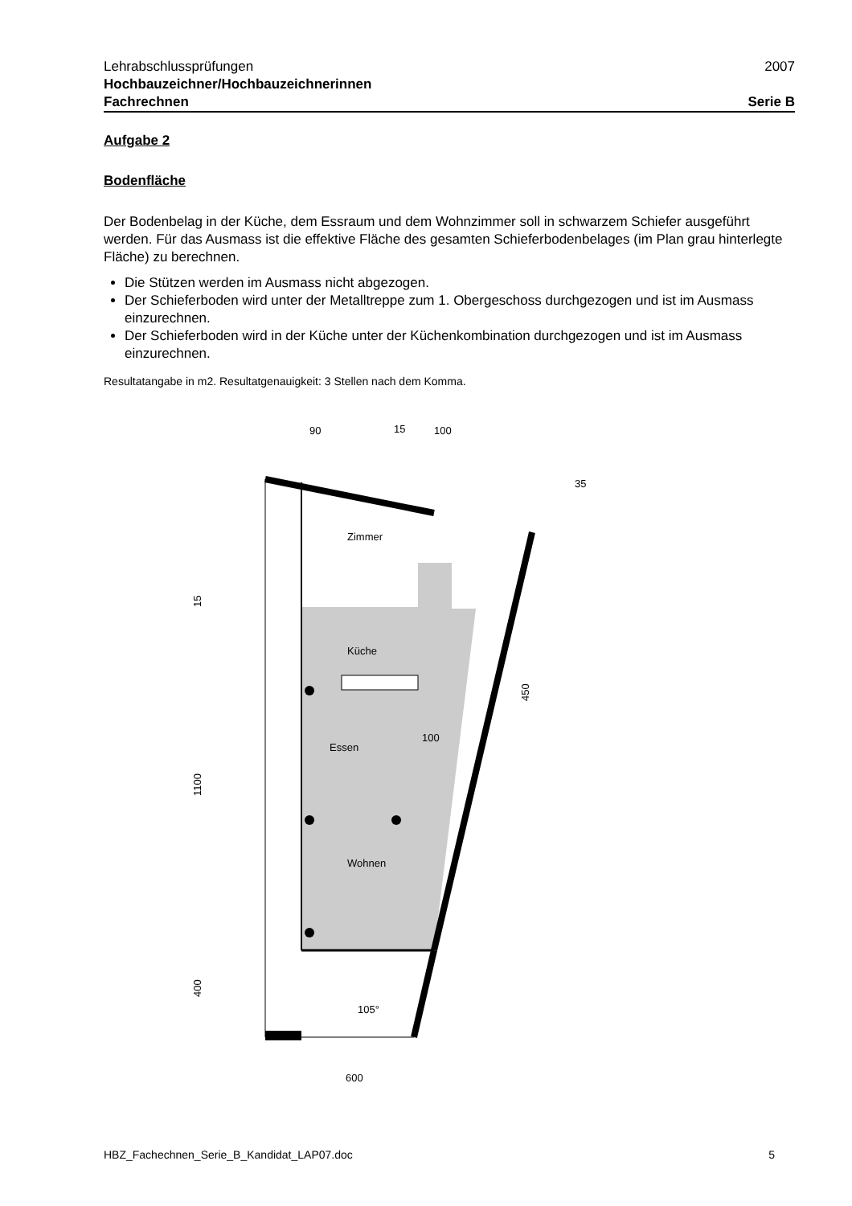Lehrabschlussprüfungen 2007
Hochbauzeichner/Hochbauzeichnerinnen
Fachrechnen Serie B
Aufgabe 2
Bodenfläche
Der Bodenbelag in der Küche, dem Essraum und dem Wohnzimmer soll in schwarzem Schiefer ausgeführt werden. Für das Ausmass ist die effektive Fläche des gesamten Schieferbodenbelages (im Plan grau hinterlegte Fläche) zu berechnen.
Die Stützen werden im Ausmass nicht abgezogen.
Der Schieferboden wird unter der Metalltreppe zum 1. Obergeschoss durchgezogen und ist im Ausmass einzurechnen.
Der Schieferboden wird in der Küche unter der Küchenkombination durchgezogen und ist im Ausmass einzurechnen.
Resultatangabe in m2. Resultatgenauigkeit: 3 Stellen nach dem Komma.
Zimmer
Küche
Essen
Wohnen
90
15
100
35
15
1100
400
450
100
105°
600
HBZ_Fachechnen_Serie_B_Kandidat_LAP07.doc 5